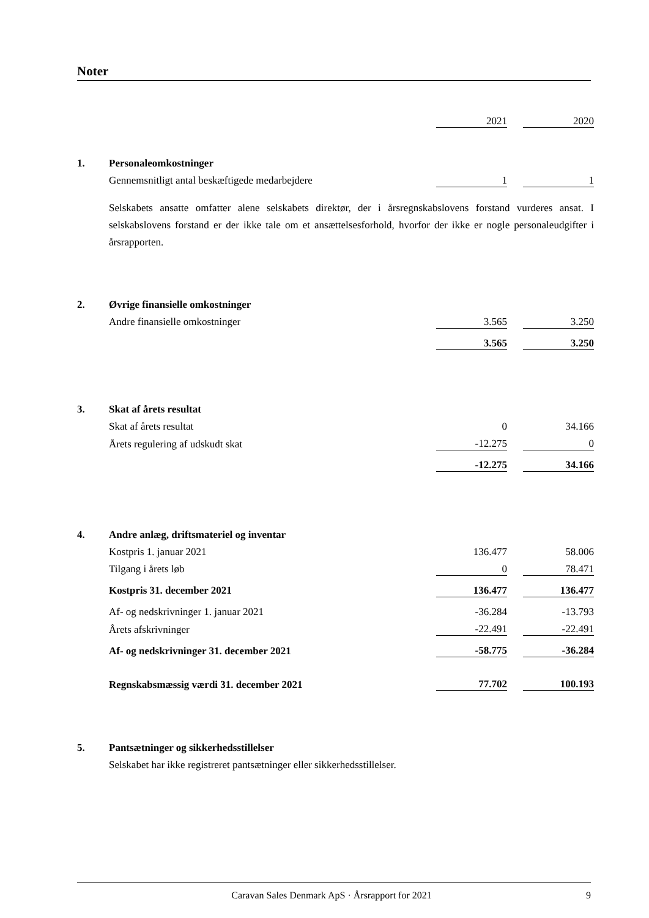Noter
| | | 2021 | | 2020 |
| 1. | Personaleomkostninger | | | |
| | Gennemsnitligt antal beskæftigede medarbejdere | 1 | | 1 |
| | Selskabets ansatte omfatter alene selskabets direktør, der i årsregnskabslovens forstand vurderes ansat. I selskabslovens forstand er der ikke tale om et ansættelsesforhold, hvorfor der ikke er nogle personaleudgifter i årsrapporten. | | | |
| 2. | Øvrige finansielle omkostninger | | | |
| | Andre finansielle omkostninger | 3.565 | | 3.250 |
| | | 3.565 | | 3.250 |
| 3. | Skat af årets resultat | | | |
| | Skat af årets resultat | 0 | | 34.166 |
| | Årets regulering af udskudt skat | -12.275 | | 0 |
| | | -12.275 | | 34.166 |
| 4. | Andre anlæg, driftsmateriel og inventar | | | |
| | Kostpris 1. januar 2021 | 136.477 | | 58.006 |
| | Tilgang i årets løb | 0 | | 78.471 |
| | Kostpris 31. december 2021 | 136.477 | | 136.477 |
| | Af- og nedskrivninger 1. januar 2021 | -36.284 | | -13.793 |
| | Årets afskrivninger | -22.491 | | -22.491 |
| | Af- og nedskrivninger 31. december 2021 | -58.775 | | -36.284 |
| | Regnskabsmæssig værdi 31. december 2021 | 77.702 | | 100.193 |
| 5. | Pantsætninger og sikkerhedsstillelser | | | |
| | Selskabet har ikke registreret pantsætninger eller sikkerhedsstillelser. | | | |
Caravan Sales Denmark ApS · Årsrapport for 2021 9